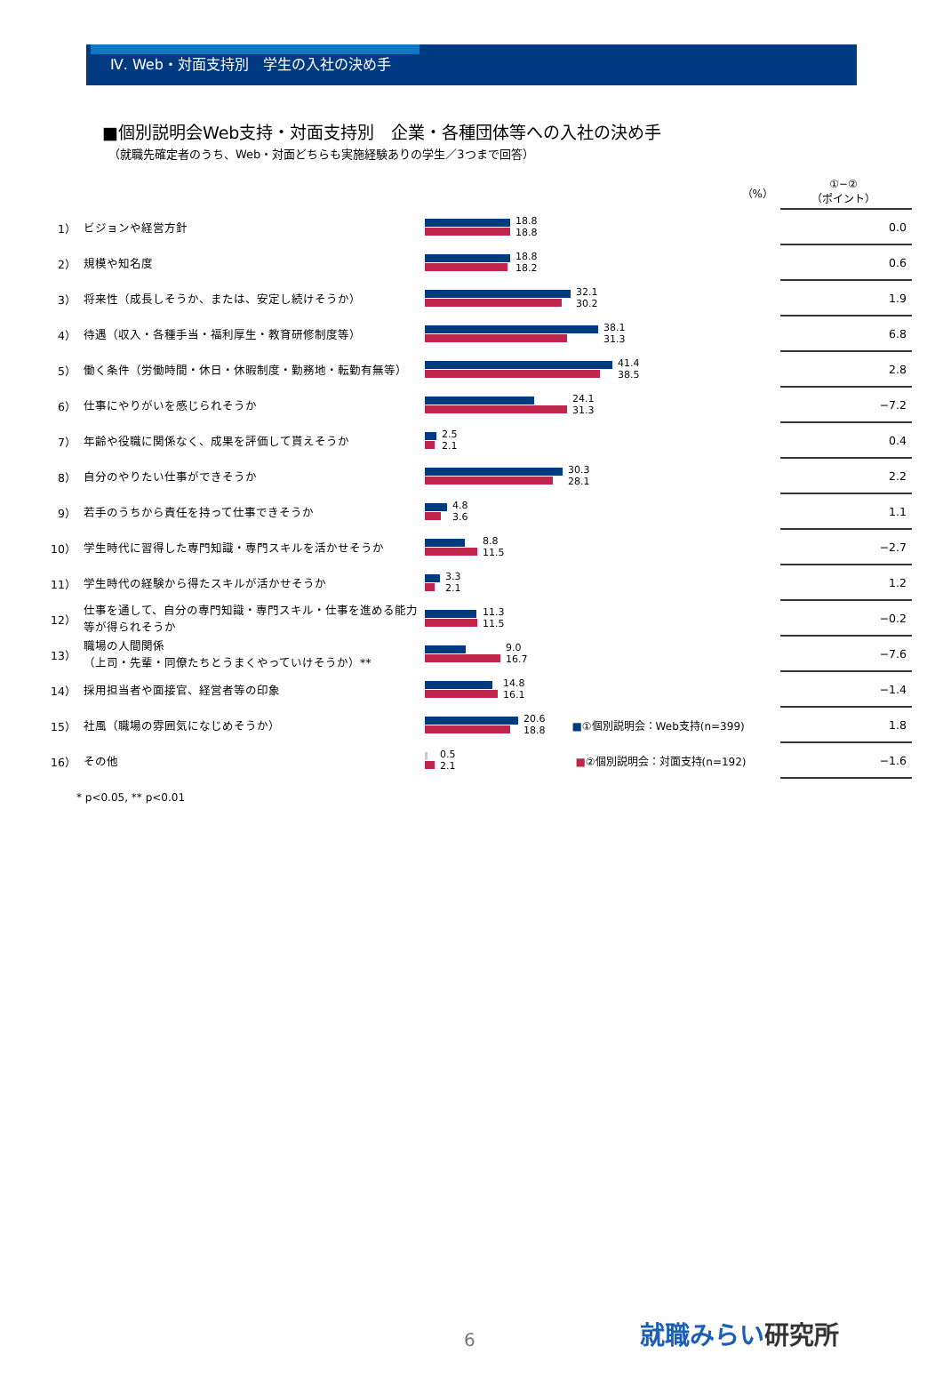Ⅳ. Web・対面支持別　学生の入社の決め手
■個別説明会Web支持・対面支持別　企業・各種団体等への入社の決め手
（就職先確定者のうち、Web・対面どちらも実施経験ありの学生／3つまで回答）
| | | （%） | ①−② （ポイント） |
| 1） | ビジョンや経営方針 | 18.8 18.8 | 0.0 |
| 2） | 規模や知名度 | 18.8 18.2 | 0.6 |
| 3） | 将来性（成長しそうか、または、安定し続けそうか） | 32.1 30.2 | 1.9 |
| 4） | 待遇（収入・各種手当・福利厚生・教育研修制度等） | 38.1 31.3 | 6.8 |
| 5） | 働く条件（労働時間・休日・休暇制度・勤務地・転勤有無等） | 41.4 38.5 | 2.8 |
| 6） | 仕事にやりがいを感じられそうか | 24.1 31.3 | −7.2 |
| 7） | 年齢や役職に関係なく、成果を評価して貰えそうか | 2.5 2.1 | 0.4 |
| 8） | 自分のやりたい仕事ができそうか | 30.3 28.1 | 2.2 |
| 9） | 若手のうちから責任を持って仕事できそうか | 4.8 3.6 | 1.1 |
| 10） | 学生時代に習得した専門知識・専門スキルを活かせそうか | 8.8 11.5 | −2.7 |
| 11） | 学生時代の経験から得たスキルが活かせそうか | 3.3 2.1 | 1.2 |
| 12） | 仕事を通して、自分の専門知識・専門スキル・仕事を進める能力等が得られそうか | 11.3 11.5 | −0.2 |
| 13） | 職場の人間関係 （上司・先輩・同僚たちとうまくやっていけそうか）** | 9.0 16.7 | −7.6 |
| 14） | 採用担当者や面接官、経営者等の印象 | 14.8 16.1 | −1.4 |
| 15） | 社風（職場の雰囲気になじめそうか） | 20.6 18.8 ■ ①個別説明会：Web支持(n=399) | 1.8 |
| 16） | その他 | 0.5 2.1 ■ ②個別説明会：対面支持(n=192) | −1.6 |
* p<0.05, ** p<0.01
6 就職みらい研究所